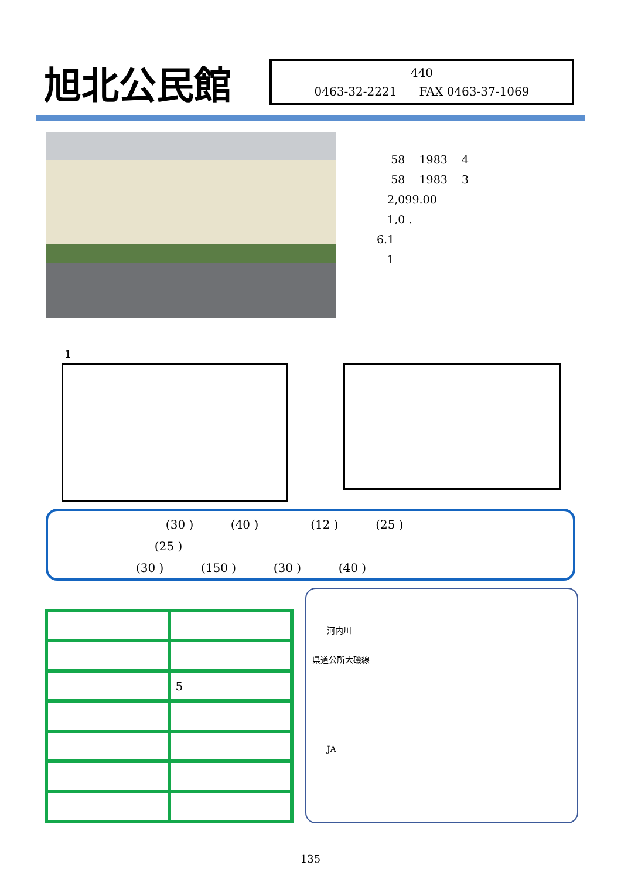旭北公民館
440
0463-32-2221 FAX 0463-37-1069
58 1983 4
58 1983 3
2,099.00
1,0 .
6.1
1
1
(30 ) (40 ) (12 ) (25 )
(25 )
(30 ) (150 ) (30 ) (40 )
| | 5 |
河内川
県道公所大磯線
JA
135